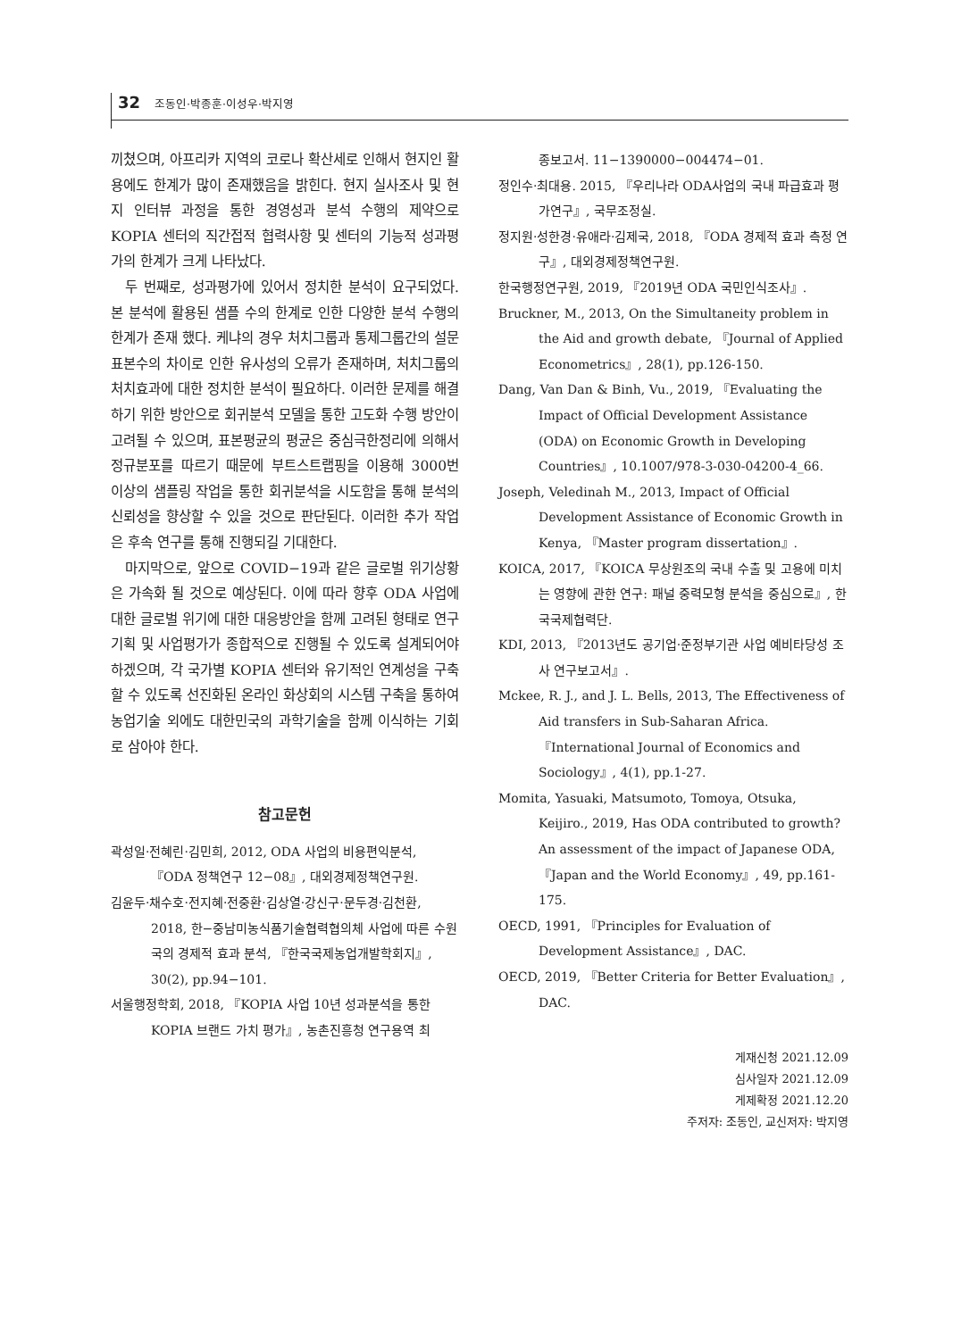32 조동인·박종훈·이성우·박지영
끼쳤으며, 아프리카 지역의 코로나 확산세로 인해서 현지인 활용에도 한계가 많이 존재했음을 밝힌다. 현지 실사조사 및 현지 인터뷰 과정을 통한 경영성과 분석 수행의 제약으로 KOPIA 센터의 직간접적 협력사항 및 센터의 기능적 성과평가의 한계가 크게 나타났다.
두 번째로, 성과평가에 있어서 정치한 분석이 요구되었다. 본 분석에 활용된 샘플 수의 한계로 인한 다양한 분석 수행의 한계가 존재 했다. 케냐의 경우 처치그룹과 통제그룹간의 설문 표본수의 차이로 인한 유사성의 오류가 존재하며, 처치그룹의 처치효과에 대한 정치한 분석이 필요하다. 이러한 문제를 해결하기 위한 방안으로 회귀분석 모델을 통한 고도화 수행 방안이 고려될 수 있으며, 표본평균의 평균은 중심극한정리에 의해서 정규분포를 따르기 때문에 부트스트랩핑을 이용해 3000번 이상의 샘플링 작업을 통한 회귀분석을 시도함을 통해 분석의 신뢰성을 향상할 수 있을 것으로 판단된다. 이러한 추가 작업은 후속 연구를 통해 진행되길 기대한다.
마지막으로, 앞으로 COVID−19과 같은 글로벌 위기상황은 가속화 될 것으로 예상된다. 이에 따라 향후 ODA 사업에 대한 글로벌 위기에 대한 대응방안을 함께 고려된 형태로 연구기획 및 사업평가가 종합적으로 진행될 수 있도록 설계되어야 하겠으며, 각 국가별 KOPIA 센터와 유기적인 연계성을 구축할 수 있도록 선진화된 온라인 화상회의 시스템 구축을 통하여 농업기술 외에도 대한민국의 과학기술을 함께 이식하는 기회로 삼아야 한다.
참고문헌
곽성일·전혜린·김민희, 2012, ODA 사업의 비용편익분석, 『ODA 정책연구 12−08』, 대외경제정책연구원.
김윤두·채수호·전지혜·전중환·김상열·강신구·문두경·김천환, 2018, 한−중남미농식품기술협력협의체 사업에 따른 수원국의 경제적 효과 분석, 『한국국제농업개발학회지』, 30(2), pp.94−101.
서울행정학회, 2018, 『KOPIA 사업 10년 성과분석을 통한 KOPIA 브랜드 가치 평가』, 농촌진흥청 연구용역 최
종보고서. 11−1390000−004474−01.
정인수·최대용. 2015, 『우리나라 ODA사업의 국내 파급효과 평가연구』, 국무조정실.
정지원·성한경·유애라·김제국, 2018, 『ODA 경제적 효과 측정 연구』, 대외경제정책연구원.
한국행정연구원, 2019, 『2019년 ODA 국민인식조사』.
Bruckner, M., 2013, On the Simultaneity problem in the Aid and growth debate, 『Journal of Applied Econometrics』, 28(1), pp.126-150.
Dang, Van Dan & Binh, Vu., 2019, 『Evaluating the Impact of Official Development Assistance (ODA) on Economic Growth in Developing Countries』, 10.1007/978-3-030-04200-4_66.
Joseph, Veledinah M., 2013, Impact of Official Development Assistance of Economic Growth in Kenya, 『Master program dissertation』.
KOICA, 2017, 『KOICA 무상원조의 국내 수출 및 고용에 미치는 영향에 관한 연구: 패널 중력모형 분석을 중심으로』, 한국국제협력단.
KDI, 2013, 『2013년도 공기업·준정부기관 사업 예비타당성 조사 연구보고서』.
Mckee, R. J., and J. L. Bells, 2013, The Effectiveness of Aid transfers in Sub-Saharan Africa. 『International Journal of Economics and Sociology』, 4(1), pp.1-27.
Momita, Yasuaki, Matsumoto, Tomoya, Otsuka, Keijiro., 2019, Has ODA contributed to growth? An assessment of the impact of Japanese ODA, 『Japan and the World Economy』, 49, pp.161-175.
OECD, 1991, 『Principles for Evaluation of Development Assistance』, DAC.
OECD, 2019, 『Better Criteria for Better Evaluation』, DAC.
게재신청 2021.12.09
심사일자 2021.12.09
게제확정 2021.12.20
주저자: 조동인, 교신저자: 박지영